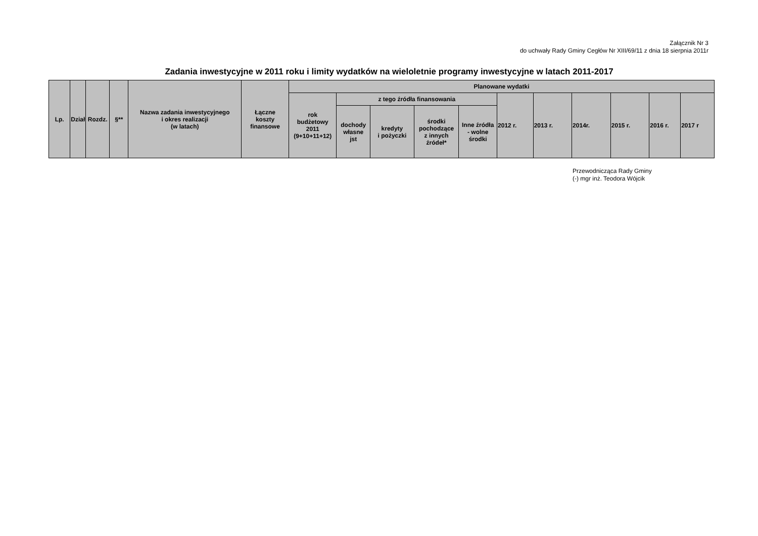Załącznik Nr 3
do uchwały Rady Gminy Cegłów Nr XIII/69/11 z dnia 18 sierpnia 2011r
Zadania inwestycyjne w 2011 roku i limity wydatków na wieloletnie programy inwestycyjne w latach 2011-2017
| Lp. | Dział | Rozdz. | §** | Nazwa zadania inwestycyjnego i okres realizacji (w latach) | Łączne koszty finansowe | Planowane wydatki | | | | | | | | | | |
| --- | --- | --- | --- | --- | --- | --- | --- | --- | --- | --- | --- | --- | --- | --- | --- | --- |
| | | | | | | rok budżetowy 2011 (9+10+11+12) | z tego źródła finansowania | | | | 2012 r. | 2013 r. | 2014r. | 2015 r. | 2016 r. | 2017 r |
| | | | | | | | dochody własne jst | kredyty i pożyczki | środki pochodzące z innych źródeł* | Inne źródła - wolne środki | | | | | | |
Przewodnicząca Rady Gminy
(-) mgr inż. Teodora Wójcik